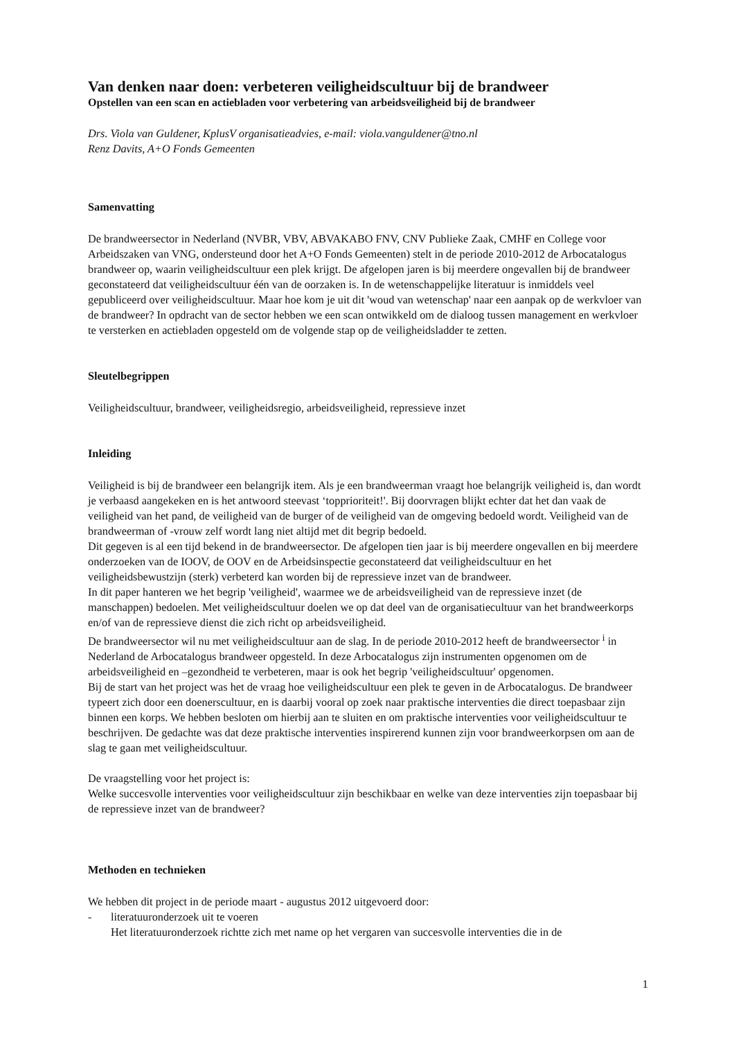Van denken naar doen: verbeteren veiligheidscultuur bij de brandweer
Opstellen van een scan en actiebladen voor verbetering van arbeidsveiligheid bij de brandweer
Drs. Viola van Guldener, KplusV organisatieadvies, e-mail: viola.vanguldener@tno.nl
Renz Davits, A+O Fonds Gemeenten
Samenvatting
De brandweersector in Nederland (NVBR, VBV, ABVAKABO FNV, CNV Publieke Zaak, CMHF en College voor Arbeidszaken van VNG, ondersteund door het A+O Fonds Gemeenten) stelt in de periode 2010-2012 de Arbocatalogus brandweer op, waarin veiligheidscultuur een plek krijgt. De afgelopen jaren is bij meerdere ongevallen bij de brandweer geconstateerd dat veiligheidscultuur één van de oorzaken is. In de wetenschappelijke literatuur is inmiddels veel gepubliceerd over veiligheidscultuur. Maar hoe kom je uit dit 'woud van wetenschap' naar een aanpak op de werkvloer van de brandweer? In opdracht van de sector hebben we een scan ontwikkeld om de dialoog tussen management en werkvloer te versterken en actiebladen opgesteld om de volgende stap op de veiligheidsladder te zetten.
Sleutelbegrippen
Veiligheidscultuur, brandweer, veiligheidsregio, arbeidsveiligheid, repressieve inzet
Inleiding
Veiligheid is bij de brandweer een belangrijk item. Als je een brandweerman vraagt hoe belangrijk veiligheid is, dan wordt je verbaasd aangekeken en is het antwoord steevast ‘topprioriteit!'. Bij doorvragen blijkt echter dat het dan vaak de veiligheid van het pand, de veiligheid van de burger of de veiligheid van de omgeving bedoeld wordt. Veiligheid van de brandweerman of -vrouw zelf wordt lang niet altijd met dit begrip bedoeld.
Dit gegeven is al een tijd bekend in de brandweersector. De afgelopen tien jaar is bij meerdere ongevallen en bij meerdere onderzoeken van de IOOV, de OOV en de Arbeidsinspectie geconstateerd dat veiligheidscultuur en het veiligheidsbewustzijn (sterk) verbeterd kan worden bij de repressieve inzet van de brandweer.
In dit paper hanteren we het begrip 'veiligheid', waarmee we de arbeidsveiligheid van de repressieve inzet (de manschappen) bedoelen. Met veiligheidscultuur doelen we op dat deel van de organisatiecultuur van het brandweerkorps en/of van de repressieve dienst die zich richt op arbeidsveiligheid.
De brandweersector wil nu met veiligheidscultuur aan de slag. In de periode 2010-2012 heeft de brandweersector <sup>i</sup> in Nederland de Arbocatalogus brandweer opgesteld. In deze Arbocatalogus zijn instrumenten opgenomen om de arbeidsveiligheid en –gezondheid te verbeteren, maar is ook het begrip 'veiligheidscultuur' opgenomen.
Bij de start van het project was het de vraag hoe veiligheidscultuur een plek te geven in de Arbocatalogus. De brandweer typeert zich door een doenerscultuur, en is daarbij vooral op zoek naar praktische interventies die direct toepasbaar zijn binnen een korps. We hebben besloten om hierbij aan te sluiten en om praktische interventies voor veiligheidscultuur te beschrijven. De gedachte was dat deze praktische interventies inspirerend kunnen zijn voor brandweerkorpsen om aan de slag te gaan met veiligheidscultuur.
De vraagstelling voor het project is:
Welke succesvolle interventies voor veiligheidscultuur zijn beschikbaar en welke van deze interventies zijn toepasbaar bij de repressieve inzet van de brandweer?
Methoden en technieken
We hebben dit project in de periode maart - augustus 2012 uitgevoerd door:
- literatuuronderzoek uit te voeren
Het literatuuronderzoek richtte zich met name op het vergaren van succesvolle interventies die in de
1